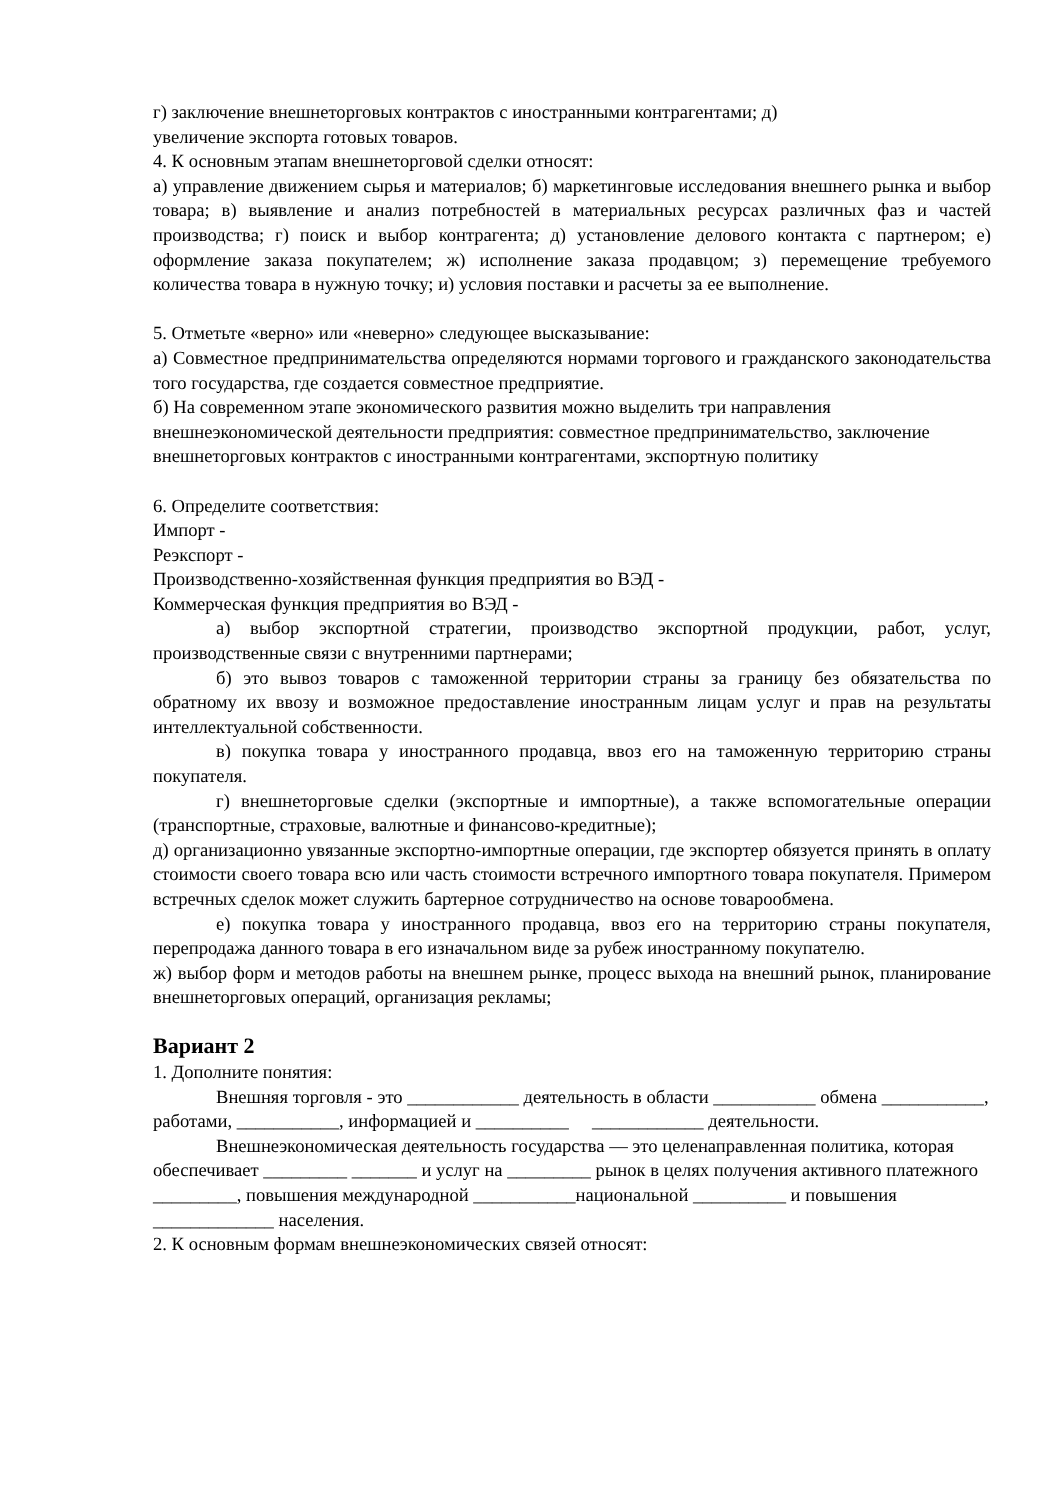г) заключение внешнеторговых контрактов с иностранными контрагентами; д)
увеличение экспорта готовых товаров.
4. К основным этапам внешнеторговой сделки относят:
а) управление движением сырья и материалов; б) маркетинговые исследования внешнего рынка и выбор товара; в) выявление и анализ потребностей в материальных ресурсах различных фаз и частей производства; г) поиск и выбор контрагента; д) установление делового контакта с партнером; е) оформление заказа покупателем; ж) исполнение заказа продавцом; з) перемещение требуемого количества товара в нужную точку; и) условия поставки и расчеты за ее выполнение.
5. Отметьте «верно» или «неверно» следующее высказывание:
а) Совместное предпринимательства определяются нормами торгового и гражданского законодательства того государства, где создается совместное предприятие.
б) На современном этапе экономического развития можно выделить три направления внешнеэкономической деятельности предприятия: совместное предпринимательство, заключение внешнеторговых контрактов с иностранными контрагентами, экспортную политику
6. Определите соответствия:
Импорт -
Реэкспорт -
Производственно-хозяйственная функция предприятия во ВЭД -
Коммерческая функция предприятия во ВЭД -
а) выбор экспортной стратегии, производство экспортной продукции, работ, услуг, производственные связи с внутренними партнерами;
б) это вывоз товаров с таможенной территории страны за границу без обязательства по обратному их ввозу и возможное предоставление иностранным лицам услуг и прав на результаты интеллектуальной собственности.
в) покупка товара у иностранного продавца, ввоз его на таможенную территорию страны покупателя.
г) внешнеторговые сделки (экспортные и импортные), а также вспомогательные операции (транспортные, страховые, валютные и финансово-кредитные);
д) организационно увязанные экспортно-импортные операции, где экспортер обязуется принять в оплату стоимости своего товара всю или часть стоимости встречного импортного товара покупателя. Примером встречных сделок может служить бартерное сотрудничество на основе товарообмена.
е) покупка товара у иностранного продавца, ввоз его на территорию страны покупателя, перепродажа данного товара в его изначальном виде за рубеж иностранному покупателю.
ж) выбор форм и методов работы на внешнем рынке, процесс выхода на внешний рынок, планирование внешнеторговых операций, организация рекламы;
Вариант 2
1. Дополните понятия:
Внешняя торговля - это ____________ деятельность в области ___________ обмена ___________, работами, ___________, информацией и __________ ____________ деятельности.
Внешнеэкономическая деятельность государства — это целенаправленная политика, которая обеспечивает _________ _______ и услуг на _________ рынок в целях получения активного платежного _________, повышения международной ___________национальной __________ и повышения _____________ населения.
2. К основным формам внешнеэкономических связей относят: